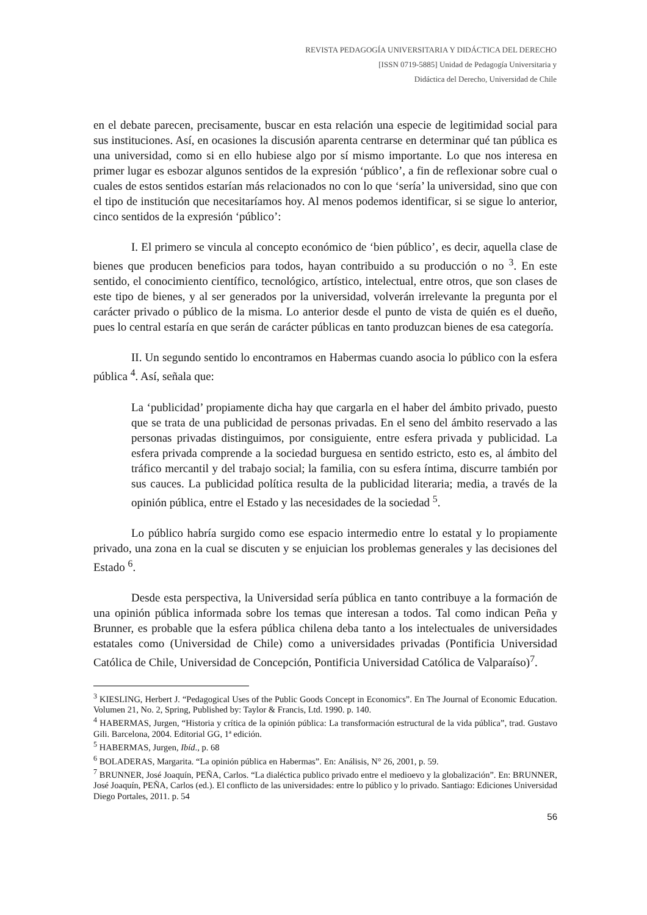REVISTA PEDAGOGÍA UNIVERSITARIA Y DIDÁCTICA DEL DERECHO
[ISSN 0719-5885] Unidad de Pedagogía Universitaria y
Didáctica del Derecho, Universidad de Chile
en el debate parecen, precisamente, buscar en esta relación una especie de legitimidad social para sus instituciones. Así, en ocasiones la discusión aparenta centrarse en determinar qué tan pública es una universidad, como si en ello hubiese algo por sí mismo importante. Lo que nos interesa en primer lugar es esbozar algunos sentidos de la expresión ‘público’, a fin de reflexionar sobre cual o cuales de estos sentidos estarían más relacionados no con lo que ‘sería’ la universidad, sino que con el tipo de institución que necesitaríamos hoy. Al menos podemos identificar, si se sigue lo anterior, cinco sentidos de la expresión ‘público’:
I. El primero se vincula al concepto económico de ‘bien público’, es decir, aquella clase de bienes que producen beneficios para todos, hayan contribuido a su producción o no <sup>3</sup>. En este sentido, el conocimiento científico, tecnológico, artístico, intelectual, entre otros, que son clases de este tipo de bienes, y al ser generados por la universidad, volverán irrelevante la pregunta por el carácter privado o público de la misma. Lo anterior desde el punto de vista de quién es el dueño, pues lo central estaría en que serán de carácter públicas en tanto produzcan bienes de esa categoría.
II. Un segundo sentido lo encontramos en Habermas cuando asocia lo público con la esfera pública <sup>4</sup>. Así, señala que:
La ‘publicidad’ propiamente dicha hay que cargarla en el haber del ámbito privado, puesto que se trata de una publicidad de personas privadas. En el seno del ámbito reservado a las personas privadas distinguimos, por consiguiente, entre esfera privada y publicidad. La esfera privada comprende a la sociedad burguesa en sentido estricto, esto es, al ámbito del tráfico mercantil y del trabajo social; la familia, con su esfera íntima, discurre también por sus cauces. La publicidad política resulta de la publicidad literaria; media, a través de la opinión pública, entre el Estado y las necesidades de la sociedad <sup>5</sup>.
Lo público habría surgido como ese espacio intermedio entre lo estatal y lo propiamente privado, una zona en la cual se discuten y se enjuician los problemas generales y las decisiones del Estado <sup>6</sup>.
Desde esta perspectiva, la Universidad sería pública en tanto contribuye a la formación de una opinión pública informada sobre los temas que interesan a todos. Tal como indican Peña y Brunner, es probable que la esfera pública chilena deba tanto a los intelectuales de universidades estatales como (Universidad de Chile) como a universidades privadas (Pontificia Universidad Católica de Chile, Universidad de Concepción, Pontificia Universidad Católica de Valparaíso)<sup>7</sup>.
<sup>3</sup> KIESLING, Herbert J. “Pedagogical Uses of the Public Goods Concept in Economics”. En The Journal of Economic Education. Volumen 21, No. 2, Spring, Published by: Taylor & Francis, Ltd. 1990. p. 140.
<sup>4</sup> HABERMAS, Jurgen, “Historia y crítica de la opinión pública: La transformación estructural de la vida pública”, trad. Gustavo Gili. Barcelona, 2004. Editorial GG, 1ª edición.
<sup>5</sup> HABERMAS, Jurgen, Ibíd., p. 68
<sup>6</sup> BOLADERAS, Margarita. “La opinión pública en Habermas”. En: Análisis, N° 26, 2001, p. 59.
<sup>7</sup> BRUNNER, José Joaquín, PEÑA, Carlos. “La dialéctica publico privado entre el medioevo y la globalización”. En: BRUNNER, José Joaquín, PEÑA, Carlos (ed.). El conflicto de las universidades: entre lo público y lo privado. Santiago: Ediciones Universidad Diego Portales, 2011. p. 54
56